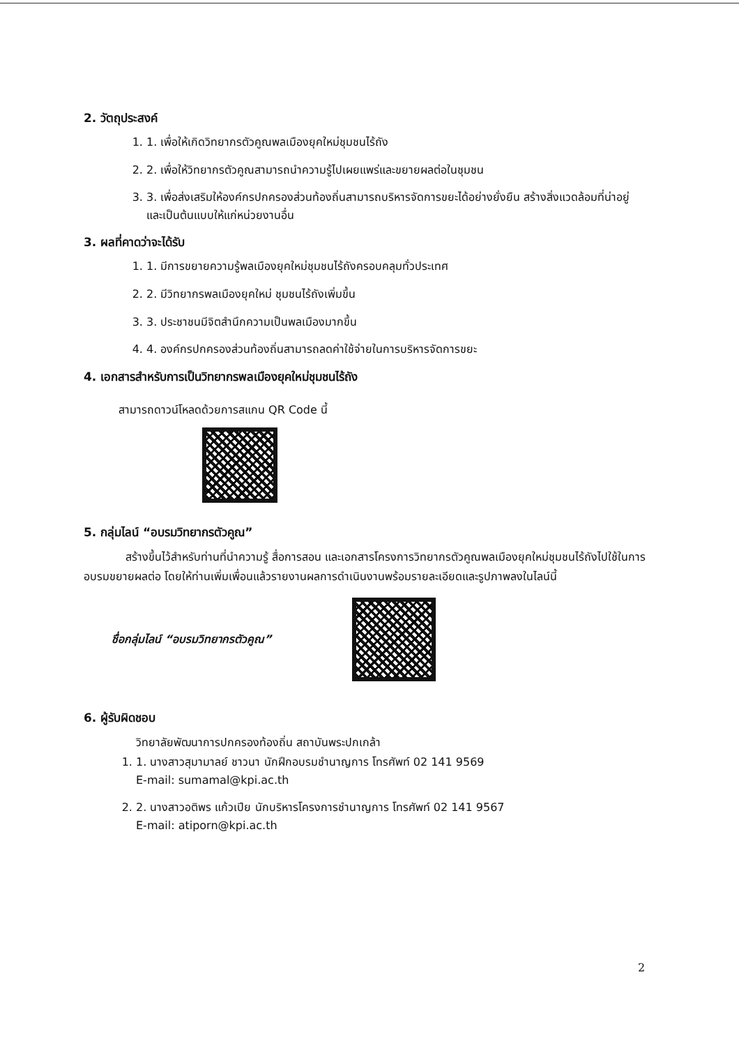2. วัตถุประสงค์
1. 1. เพื่อให้เกิดวิทยากรตัวคูณพลเมืองยุคใหม่ชุมชนไร้ถัง
2. 2. เพื่อให้วิทยากรตัวคูณสามารถนำความรู้ไปเผยแพร่และขยายผลต่อในชุมชน
3. 3. เพื่อส่งเสริมให้องค์กรปกครองส่วนท้องถิ่นสามารถบริหารจัดการขยะได้อย่างยั่งยืน สร้างสิ่งแวดล้อมที่น่าอยู่ และเป็นต้นแบบให้แก่หน่วยงานอื่น
3. ผลที่คาดว่าจะได้รับ
1. 1. มีการขยายความรู้พลเมืองยุคใหม่ชุมชนไร้ถังครอบคลุมทั่วประเทศ
2. 2. มีวิทยากรพลเมืองยุคใหม่ ชุมชนไร้ถังเพิ่มขึ้น
3. 3. ประชาชนมีจิตสำนึกความเป็นพลเมืองมากขึ้น
4. 4. องค์กรปกครองส่วนท้องถิ่นสามารถลดค่าใช้จ่ายในการบริหารจัดการขยะ
4. เอกสารสำหรับการเป็นวิทยากรพลเมืองยุคใหม่ชุมชนไร้ถัง
สามารถดาวน์โหลดด้วยการสแกน QR Code นี้
5. กลุ่มไลน์ “อบรมวิทยากรตัวคูณ”
สร้างขึ้นไว้สำหรับท่านที่นำความรู้ สื่อการสอน และเอกสารโครงการวิทยากรตัวคูณพลเมืองยุคใหม่ชุมชนไร้ถังไปใช้ในการอบรมขยายผลต่อ โดยให้ท่านเพิ่มเพื่อนแล้วรายงานผลการดำเนินงานพร้อมรายละเอียดและรูปภาพลงในไลน์นี้
ชื่อกลุ่มไลน์ “อบรมวิทยากรตัวคูณ”
6. ผู้รับผิดชอบ
วิทยาลัยพัฒนาการปกครองท้องถิ่น สถาบันพระปกเกล้า
1. 1. นางสาวสุมามาลย์ ชาวนา นักฝึกอบรมชำนาญการ โทรศัพท์ 02 141 9569
E-mail: sumamal@kpi.ac.th
2. 2. นางสาวอติพร แก้วเปีย นักบริหารโครงการชำนาญการ โทรศัพท์ 02 141 9567
E-mail: atiporn@kpi.ac.th
2